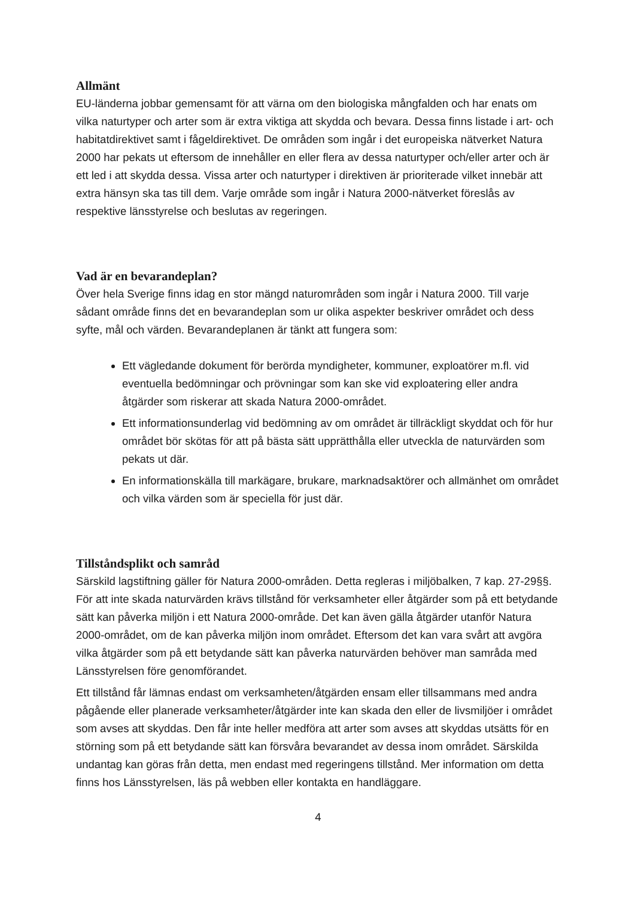Allmänt
EU-länderna jobbar gemensamt för att värna om den biologiska mångfalden och har enats om vilka naturtyper och arter som är extra viktiga att skydda och bevara. Dessa finns listade i art- och habitatdirektivet samt i fågeldirektivet. De områden som ingår i det europeiska nätverket Natura 2000 har pekats ut eftersom de innehåller en eller flera av dessa naturtyper och/eller arter och är ett led i att skydda dessa. Vissa arter och naturtyper i direktiven är prioriterade vilket innebär att extra hänsyn ska tas till dem. Varje område som ingår i Natura 2000-nätverket föreslås av respektive länsstyrelse och beslutas av regeringen.
Vad är en bevarandeplan?
Över hela Sverige finns idag en stor mängd naturområden som ingår i Natura 2000. Till varje sådant område finns det en bevarandeplan som ur olika aspekter beskriver området och dess syfte, mål och värden. Bevarandeplanen är tänkt att fungera som:
Ett vägledande dokument för berörda myndigheter, kommuner, exploatörer m.fl. vid eventuella bedömningar och prövningar som kan ske vid exploatering eller andra åtgärder som riskerar att skada Natura 2000-området.
Ett informationsunderlag vid bedömning av om området är tillräckligt skyddat och för hur området bör skötas för att på bästa sätt upprätthålla eller utveckla de naturvärden som pekats ut där.
En informationskälla till markägare, brukare, marknadsaktörer och allmänhet om området och vilka värden som är speciella för just där.
Tillståndsplikt och samråd
Särskild lagstiftning gäller för Natura 2000-områden. Detta regleras i miljöbalken, 7 kap. 27-29§§. För att inte skada naturvärden krävs tillstånd för verksamheter eller åtgärder som på ett betydande sätt kan påverka miljön i ett Natura 2000-område. Det kan även gälla åtgärder utanför Natura 2000-området, om de kan påverka miljön inom området. Eftersom det kan vara svårt att avgöra vilka åtgärder som på ett betydande sätt kan påverka naturvärden behöver man samråda med Länsstyrelsen före genomförandet.
Ett tillstånd får lämnas endast om verksamheten/åtgärden ensam eller tillsammans med andra pågående eller planerade verksamheter/åtgärder inte kan skada den eller de livsmiljöer i området som avses att skyddas. Den får inte heller medföra att arter som avses att skyddas utsätts för en störning som på ett betydande sätt kan försvåra bevarandet av dessa inom området. Särskilda undantag kan göras från detta, men endast med regeringens tillstånd. Mer information om detta finns hos Länsstyrelsen, läs på webben eller kontakta en handläggare.
4